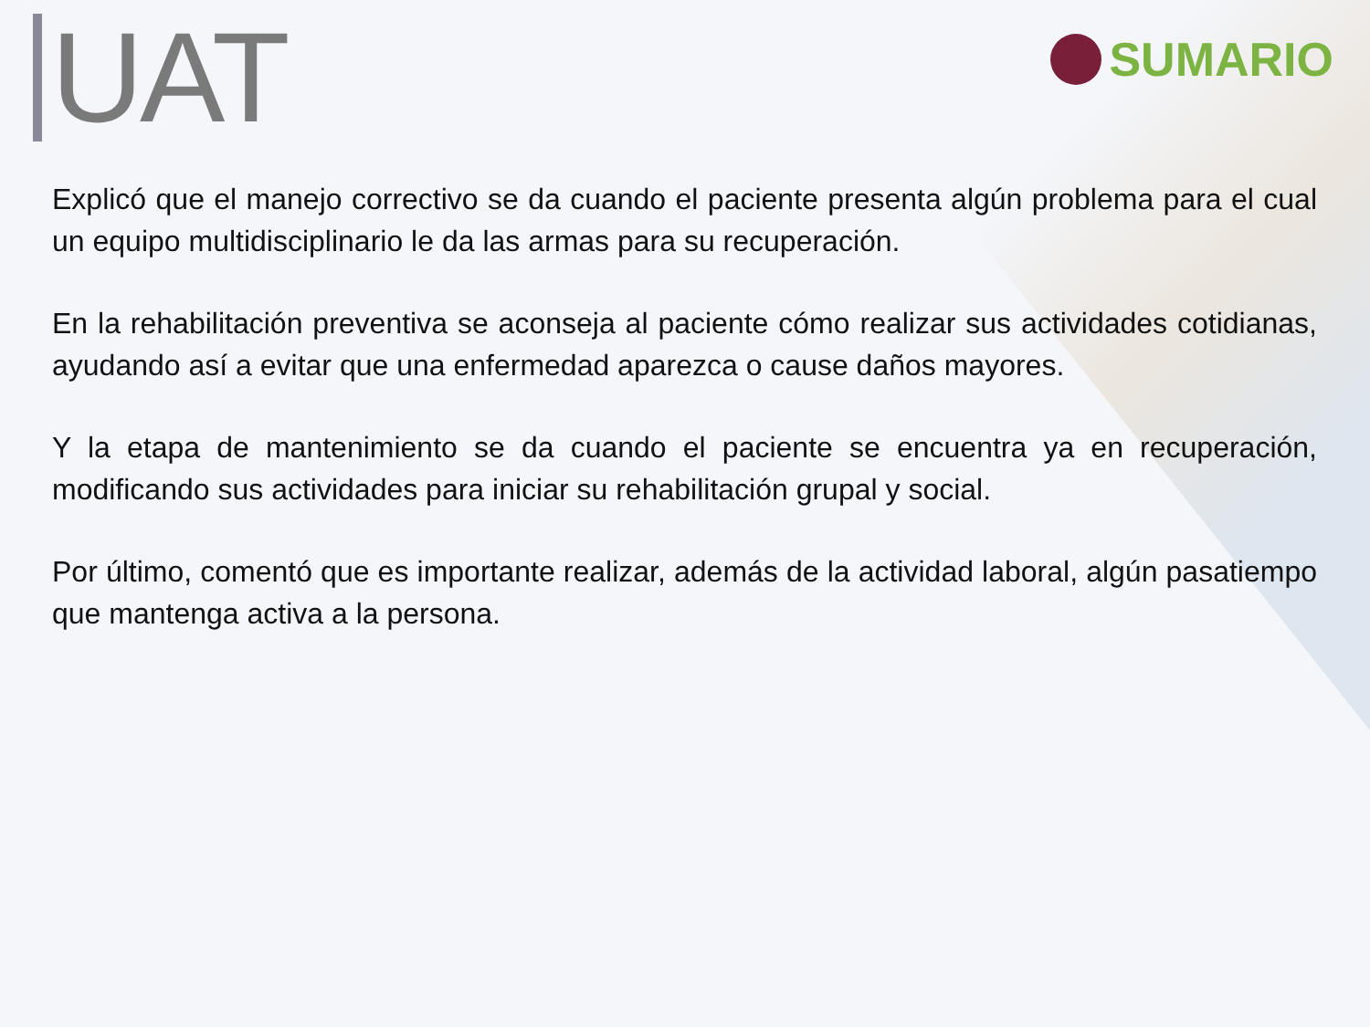UAT
SUMARIO
Explicó que el manejo correctivo se da cuando el paciente presenta algún problema para el cual un equipo multidisciplinario le da las armas para su recuperación.
En la rehabilitación preventiva se aconseja al paciente cómo realizar sus actividades cotidianas, ayudando así a evitar que una enfermedad aparezca o cause daños mayores.
Y la etapa de mantenimiento se da cuando el paciente se encuentra ya en recuperación, modificando sus actividades para iniciar su rehabilitación grupal y social.
Por último, comentó que es importante realizar, además de la actividad laboral, algún pasatiempo que mantenga activa a la persona.